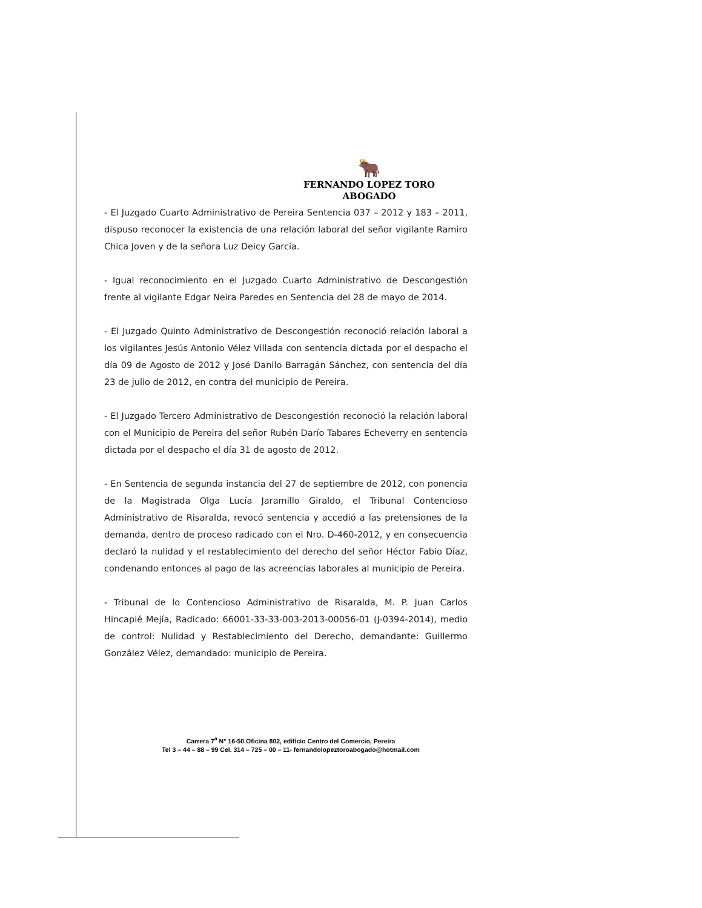🐂
FERNANDO LOPEZ TORO
ABOGADO
- El Juzgado Cuarto Administrativo de Pereira Sentencia 037 – 2012 y 183 – 2011, dispuso reconocer la existencia de una relación laboral del señor vigilante Ramiro Chica Joven y de la señora Luz Deicy García.
- Igual reconocimiento en el Juzgado Cuarto Administrativo de Descongestión frente al vigilante Edgar Neira Paredes en Sentencia del 28 de mayo de 2014.
- El Juzgado Quinto Administrativo de Descongestión reconoció relación laboral a los vigilantes Jesús Antonio Vélez Villada con sentencia dictada por el despacho el día 09 de Agosto de 2012 y José Danilo Barragán Sánchez, con sentencia del día 23 de julio de 2012, en contra del municipio de Pereira.
- El Juzgado Tercero Administrativo de Descongestión reconoció la relación laboral con el Municipio de Pereira del señor Rubén Darío Tabares Echeverry en sentencia dictada por el despacho el día 31 de agosto de 2012.
- En Sentencia de segunda instancia del 27 de septiembre de 2012, con ponencia de la Magistrada Olga Lucía Jaramillo Giraldo, el Tribunal Contencioso Administrativo de Risaralda, revocó sentencia y accedió a las pretensiones de la demanda, dentro de proceso radicado con el Nro. D-460-2012, y en consecuencia declaró la nulidad y el restablecimiento del derecho del señor Héctor Fabio Díaz, condenando entonces al pago de las acreencias laborales al municipio de Pereira.
- Tribunal de lo Contencioso Administrativo de Risaralda, M. P. Juan Carlos Hincapié Mejía, Radicado: 66001-33-33-003-2013-00056-01 (J-0394-2014), medio de control: Nulidad y Restablecimiento del Derecho, demandante: Guillermo González Vélez, demandado: municipio de Pereira.
Carrera 7<sup>a</sup> N° 16-50 Oficina 802, edificio Centro del Comercio, Pereira
Tel 3 – 44 – 88 – 99 Cel. 314 – 725 – 00 – 11- fernandolopeztoroabogado@hotmail.com